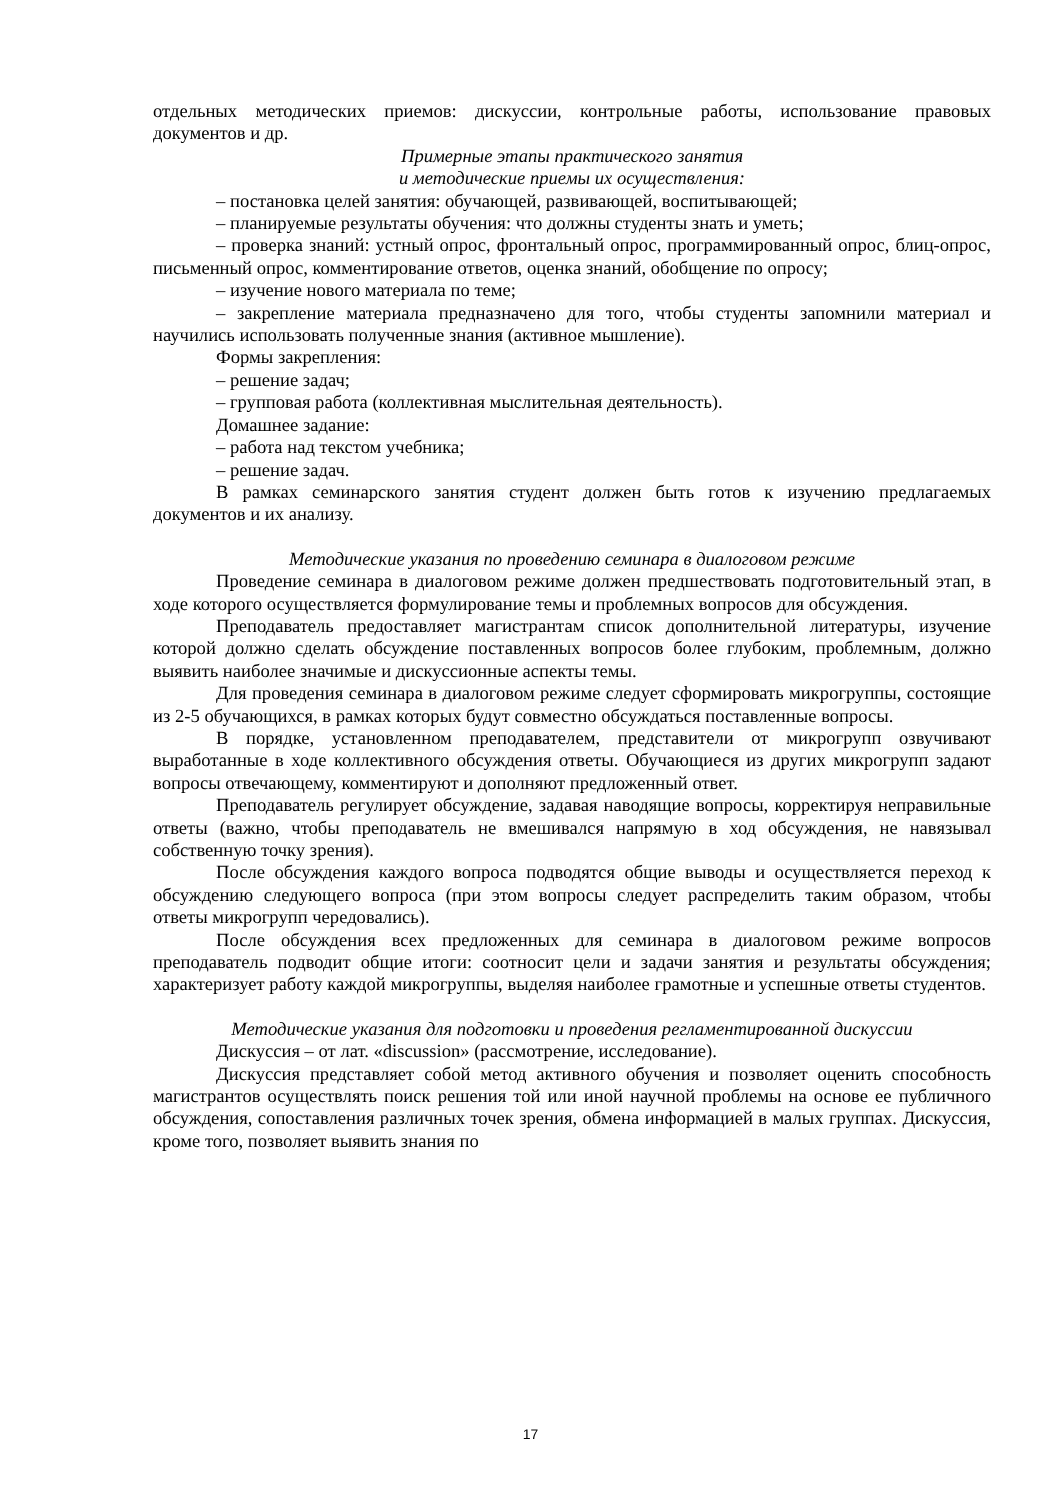отдельных методических приемов: дискуссии, контрольные работы, использование правовых документов и др.
Примерные этапы практического занятия
и методические приемы их осуществления:
– постановка целей занятия: обучающей, развивающей, воспитывающей;
– планируемые результаты обучения: что должны студенты знать и уметь;
– проверка знаний: устный опрос, фронтальный опрос, программированный опрос, блиц-опрос, письменный опрос, комментирование ответов, оценка знаний, обобщение по опросу;
– изучение нового материала по теме;
– закрепление материала предназначено для того, чтобы студенты запомнили материал и научились использовать полученные знания (активное мышление).
Формы закрепления:
– решение задач;
– групповая работа (коллективная мыслительная деятельность).
Домашнее задание:
– работа над текстом учебника;
– решение задач.
В рамках семинарского занятия студент должен быть готов к изучению предлагаемых документов и их анализу.
Методические указания по проведению семинара в диалоговом режиме
Проведение семинара в диалоговом режиме должен предшествовать подготовительный этап, в ходе которого осуществляется формулирование темы и проблемных вопросов для обсуждения.
Преподаватель предоставляет магистрантам список дополнительной литературы, изучение которой должно сделать обсуждение поставленных вопросов более глубоким, проблемным, должно выявить наиболее значимые и дискуссионные аспекты темы.
Для проведения семинара в диалоговом режиме следует сформировать микрогруппы, состоящие из 2-5 обучающихся, в рамках которых будут совместно обсуждаться поставленные вопросы.
В порядке, установленном преподавателем, представители от микрогрупп озвучивают выработанные в ходе коллективного обсуждения ответы. Обучающиеся из других микрогрупп задают вопросы отвечающему, комментируют и дополняют предложенный ответ.
Преподаватель регулирует обсуждение, задавая наводящие вопросы, корректируя неправильные ответы (важно, чтобы преподаватель не вмешивался напрямую в ход обсуждения, не навязывал собственную точку зрения).
После обсуждения каждого вопроса подводятся общие выводы и осуществляется переход к обсуждению следующего вопроса (при этом вопросы следует распределить таким образом, чтобы ответы микрогрупп чередовались).
После обсуждения всех предложенных для семинара в диалоговом режиме вопросов преподаватель подводит общие итоги: соотносит цели и задачи занятия и результаты обсуждения; характеризует работу каждой микрогруппы, выделяя наиболее грамотные и успешные ответы студентов.
Методические указания для подготовки и проведения регламентированной дискуссии
Дискуссия – от лат. «discussion» (рассмотрение, исследование).
Дискуссия представляет собой метод активного обучения и позволяет оценить способность магистрантов осуществлять поиск решения той или иной научной проблемы на основе ее публичного обсуждения, сопоставления различных точек зрения, обмена информацией в малых группах. Дискуссия, кроме того, позволяет выявить знания по
17